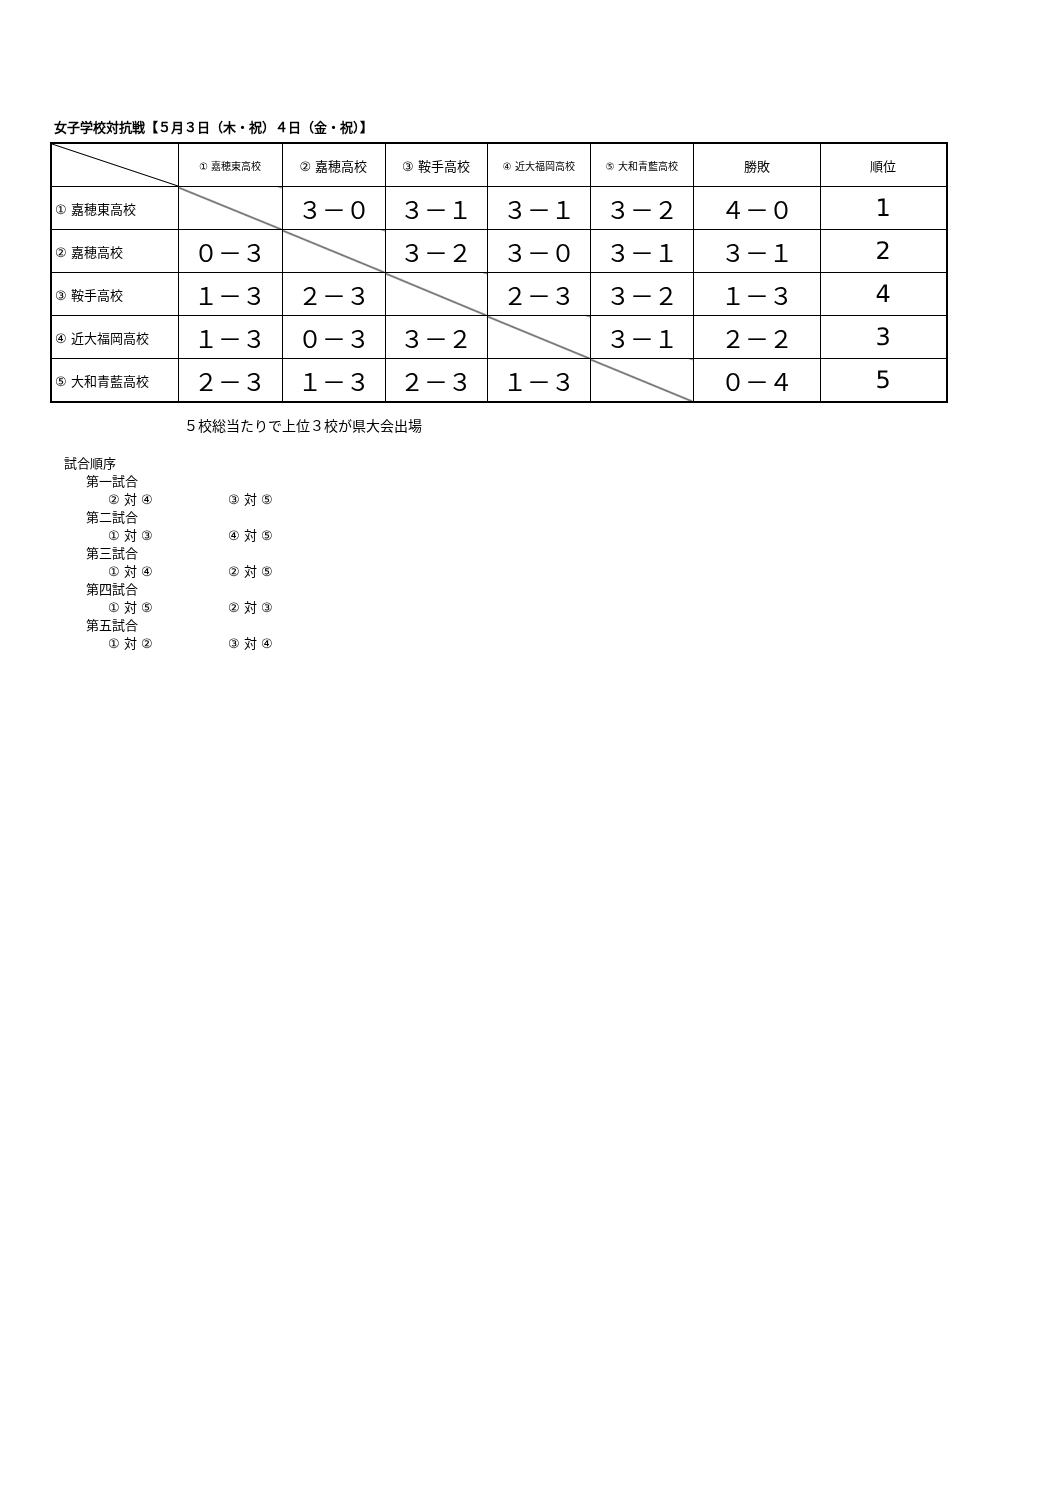女子学校対抗戦【５月３日（木・祝）４日（金・祝）】
| | ① 嘉穂東高校 | ② 嘉穂高校 | ③ 鞍手高校 | ④ 近大福岡高校 | ⑤ 大和青藍高校 | 勝敗 | 順位 |
| ① 嘉穂東高校 | | ３－０ | ３－１ | ３－１ | ３－２ | ４－０ | 1 |
| ② 嘉穂高校 | ０－３ | | ３－２ | ３－０ | ３－１ | ３－１ | 2 |
| ③ 鞍手高校 | １－３ | ２－３ | | ２－３ | ３－２ | １－３ | 4 |
| ④ 近大福岡高校 | １－３ | ０－３ | ３－２ | | ３－１ | ２－２ | 3 |
| ⑤ 大和青藍高校 | ２－３ | １－３ | ２－３ | １－３ | | ０－４ | 5 |
５校総当たりで上位３校が県大会出場
試合順序
第一試合
② 対 ④ ③ 対 ⑤
第二試合
① 対 ③ ④ 対 ⑤
第三試合
① 対 ④ ② 対 ⑤
第四試合
① 対 ⑤ ② 対 ③
第五試合
① 対 ② ③ 対 ④